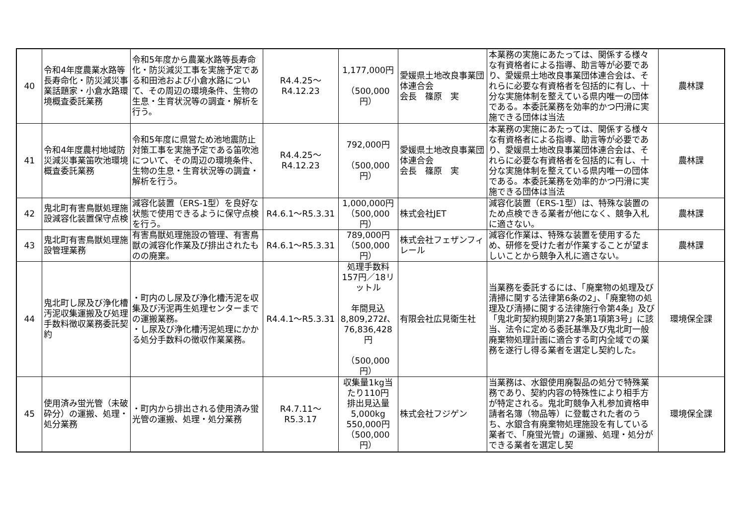| 40 | 令和4年度農業水路等長寿命化・防災減災事業話題家・小倉水路環境概査委託業務 | 令和5年度から農業水路等長寿命化・防災減災工事を実施予定である和田池および小倉水路について、その周辺の環境条件、生物の生息・生育状況等の調査・解析を行う。 | R4.4.25～R4.12.23 | 1,177,000円 （500,000円） | 愛媛県土地改良事業団体連合会 会長 篠原 実 | 本業務の実施にあたっては、関係する様々な有資格者による指導、助言等が必要であり、愛媛県土地改良事業団体連合会は、それらに必要な有資格者を包括的に有し、十分な実施体制を整えている県内唯一の団体である。本委託業務を効率的かつ円滑に実施できる団体は当法 | 農林課 |
| 41 | 令和4年度農村地域防災減災事業笛吹池環境概査委託業務 | 令和5年度に県営ため池地震防止対策工事を実施予定である笛吹池について、その周辺の環境条件、生物の生息・生育状況等の調査・解析を行う。 | R4.4.25～R4.12.23 | 792,000円 （500,000円） | 愛媛県土地改良事業団体連合会 会長 篠原 実 | 本業務の実施にあたっては、関係する様々な有資格者による指導、助言等が必要であり、愛媛県土地改良事業団体連合会は、それらに必要な有資格者を包括的に有し、十分な実施体制を整えている県内唯一の団体である。本委託業務を効率的かつ円滑に実施できる団体は当法 | 農林課 |
| 42 | 鬼北町有害鳥獣処理施設減容化装置保守点検 | 減容化装置（ERS-1型）を良好な状態で使用できるように保守点検を行う。 | R4.6.1～R5.3.31 | 1,000,000円 （500,000円） | 株式会社JET | 減容化装置（ERS-1型）は、特殊な装置のため点検できる業者が他になく、競争入札に適さない。 | 農林課 |
| 43 | 鬼北町有害鳥獣処理施設管理業務 | 有害鳥獣処理施設の管理、有害鳥獣の減容化作業及び排出されたものの廃棄。 | R4.6.1～R5.3.31 | 789,000円 （500,000円） | 株式会社フェザンフィレール | 減容化作業は、特殊な装置を使用するため、研修を受けた者が作業することが望ましいことから競争入札に適さない。 | 農林課 |
| 44 | 鬼北町し尿及び浄化槽汚泥収集運搬及び処理手数料徴収業務委託契約 | ・町内のし尿及び浄化槽汚泥を収集及び汚泥再生処理センターまでの運搬業務。 ・し尿及び浄化槽汚泥処理にかかる処分手数料の徴収作業業務。 | R4.4.1～R5.3.31 | 処理手数料 157円／18リットル 年間見込 8,809,272ℓ、 76,836,428円 （500,000円） | 有限会社広見衛生社 | 当業務を委託するには、「廃棄物の処理及び清掃に関する法律第6条の2」、「廃棄物の処理及び清掃に関する法律施行令第4条」及び「鬼北町契約規則第27条第1項第3号」に該当、法令に定める委託基準及び鬼北町一般廃棄物処理計画に適合する町内全域での業務を遂行し得る業者を選定し契約した。 | 環境保全課 |
| 45 | 使用済み蛍光管（未破砕分）の運搬、処理・処分業務 | ・町内から排出される使用済み蛍光管の運搬、処理・処分業務 | R4.7.11～R5.3.17 | 収集量1kg当たり110円 排出見込量 5,000kg 550,000円 （500,000円） | 株式会社フジゲン | 当業務は、水銀使用廃製品の処分で特殊業務であり、契約内容の特殊性により相手方が特定される。鬼北町競争入札参加資格申請者名簿（物品等）に登載された者のうち、水銀含有廃棄物処理施設を有している業者で、「廃蛍光管」の運搬、処理・処分ができる業者を選定し契 | 環境保全課 |